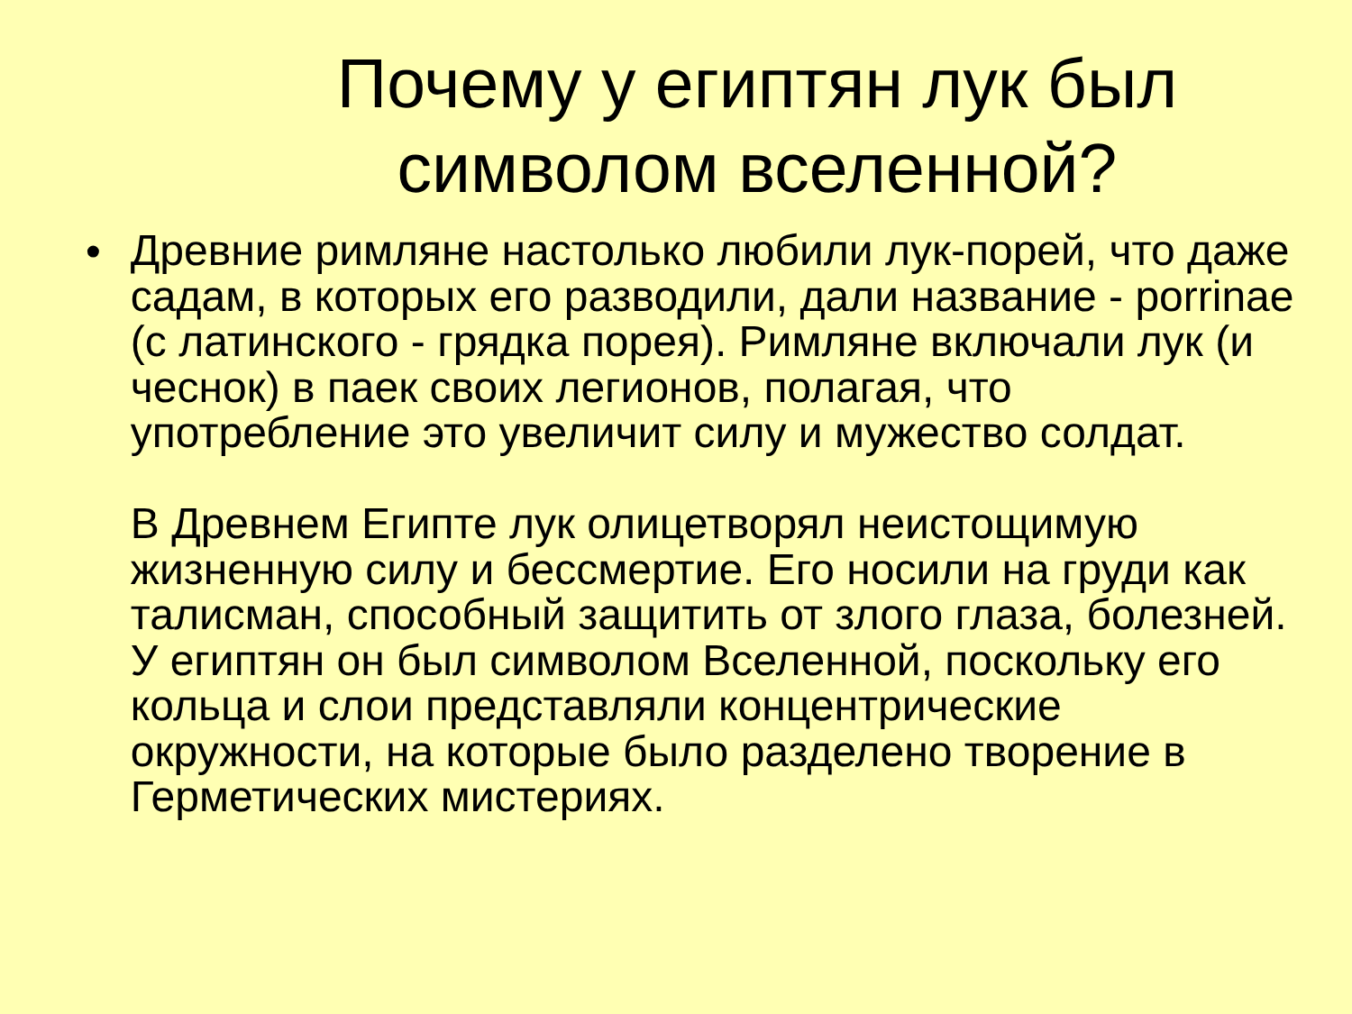Почему у египтян лук был символом вселенной?
•
Древние римляне настолько любили лук-порей, что даже садам, в которых его разводили, дали название - porrinae (с латинского - грядка порея). Римляне включали лук (и чеснок) в паек своих легионов, полагая, что употребление это увеличит силу и мужество солдат.
В Древнем Египте лук олицетворял неистощимую жизненную силу и бессмертие. Его носили на груди как талисман, способный защитить от злого глаза, болезней. У египтян он был символом Вселенной, поскольку его кольца и слои представляли концентрические окружности, на которые было разделено творение в Герметических мистериях.